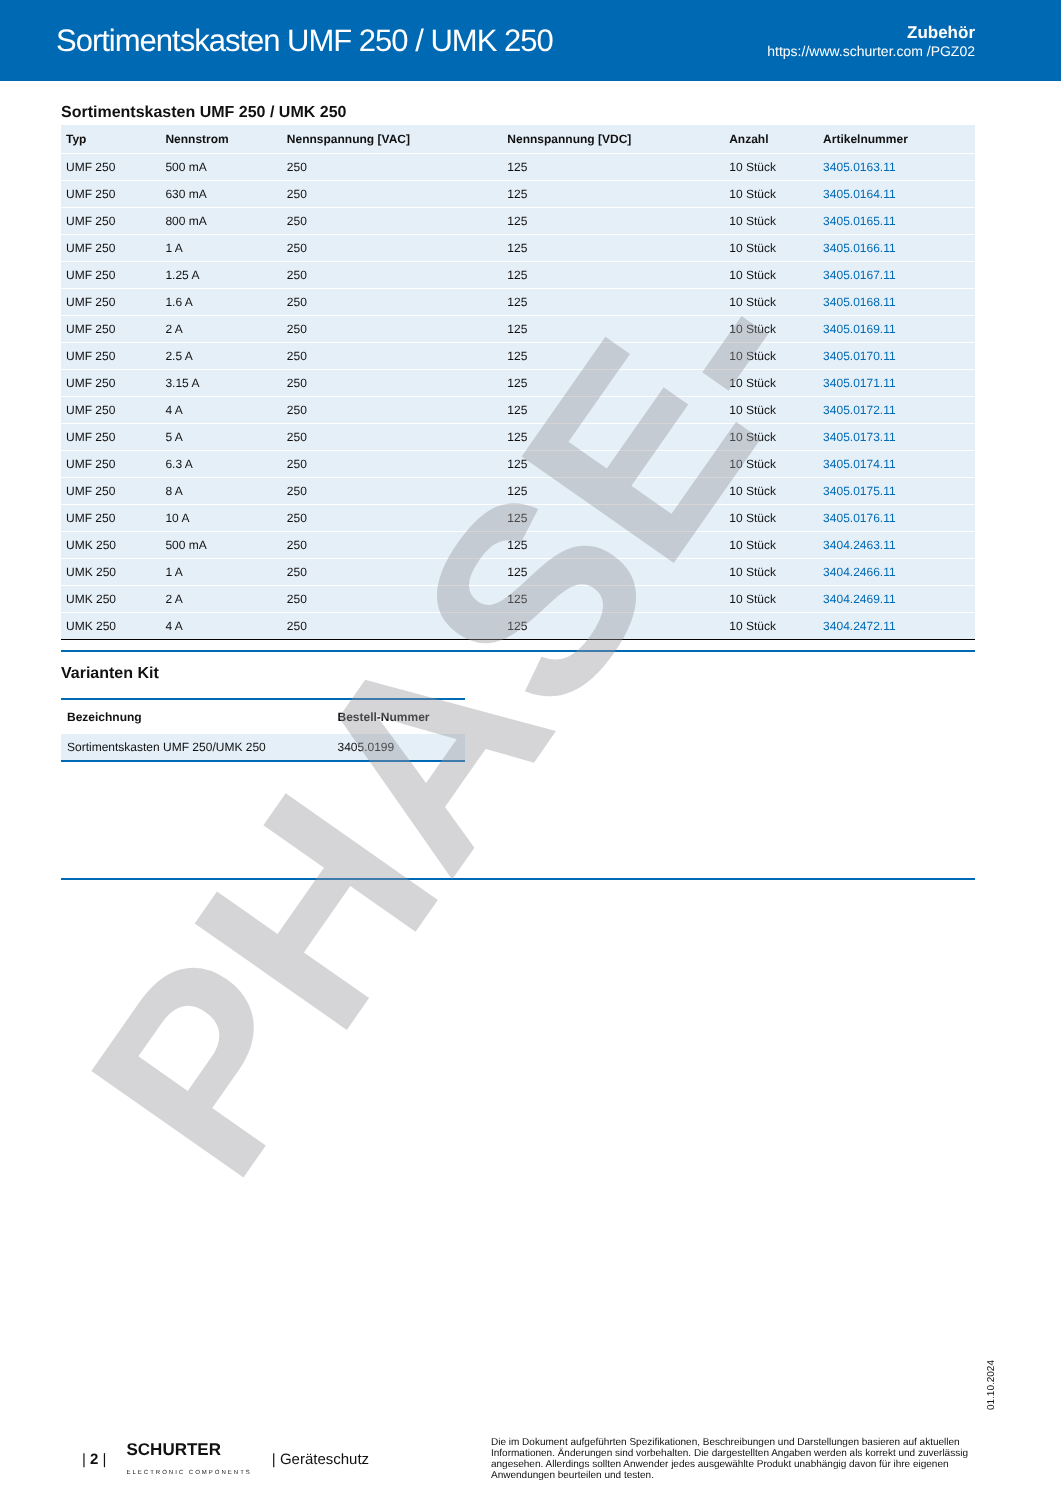Sortimentskasten UMF 250 / UMK 250
Zubehör
https://www.schurter.com /PGZ02
Sortimentskasten UMF 250 / UMK 250
| Typ | Nennstrom | Nennspannung [VAC] | Nennspannung [VDC] | Anzahl | Artikelnummer |
| --- | --- | --- | --- | --- | --- |
| UMF 250 | 500 mA | 250 | 125 | 10 Stück | 3405.0163.11 |
| UMF 250 | 630 mA | 250 | 125 | 10 Stück | 3405.0164.11 |
| UMF 250 | 800 mA | 250 | 125 | 10 Stück | 3405.0165.11 |
| UMF 250 | 1 A | 250 | 125 | 10 Stück | 3405.0166.11 |
| UMF 250 | 1.25 A | 250 | 125 | 10 Stück | 3405.0167.11 |
| UMF 250 | 1.6 A | 250 | 125 | 10 Stück | 3405.0168.11 |
| UMF 250 | 2 A | 250 | 125 | 10 Stück | 3405.0169.11 |
| UMF 250 | 2.5 A | 250 | 125 | 10 Stück | 3405.0170.11 |
| UMF 250 | 3.15 A | 250 | 125 | 10 Stück | 3405.0171.11 |
| UMF 250 | 4 A | 250 | 125 | 10 Stück | 3405.0172.11 |
| UMF 250 | 5 A | 250 | 125 | 10 Stück | 3405.0173.11 |
| UMF 250 | 6.3 A | 250 | 125 | 10 Stück | 3405.0174.11 |
| UMF 250 | 8 A | 250 | 125 | 10 Stück | 3405.0175.11 |
| UMF 250 | 10 A | 250 | 125 | 10 Stück | 3405.0176.11 |
| UMK 250 | 500 mA | 250 | 125 | 10 Stück | 3404.2463.11 |
| UMK 250 | 1 A | 250 | 125 | 10 Stück | 3404.2466.11 |
| UMK 250 | 2 A | 250 | 125 | 10 Stück | 3404.2469.11 |
| UMK 250 | 4 A | 250 | 125 | 10 Stück | 3404.2472.11 |
Varianten Kit
| Bezeichnung | Bestell-Nummer |
| --- | --- |
| Sortimentskasten UMF 250/UMK 250 | 3405.0199 |
PHASE-
01.10.2024
| 2 | SCHURTER
ELECTRONIC COMPONENTS | Geräteschutz
Die im Dokument aufgeführten Spezifikationen, Beschreibungen und Darstellungen basieren auf aktuellen Informationen. Änderungen sind vorbehalten. Die dargestellten Angaben werden als korrekt und zuverlässig angesehen. Allerdings sollten Anwender jedes ausgewählte Produkt unabhängig davon für ihre eigenen Anwendungen beurteilen und testen.